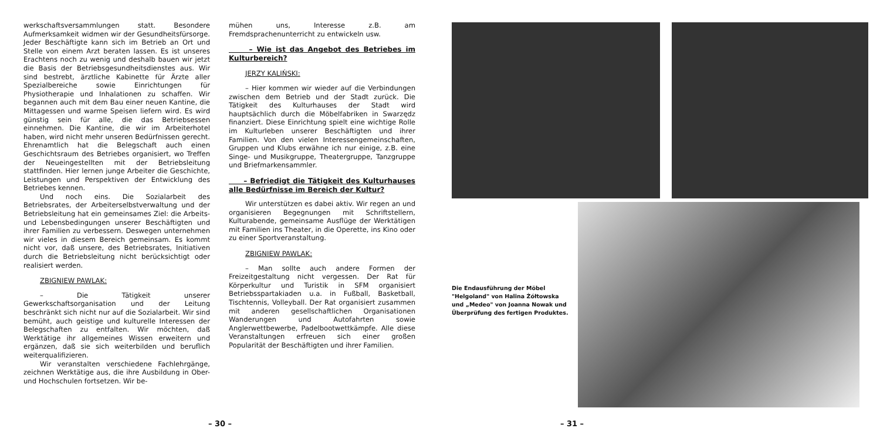werkschaftsversammlungen statt. Besondere Aufmerksamkeit widmen wir der Gesundheitsfürsorge. Jeder Beschäftigte kann sich im Betrieb an Ort und Stelle von einem Arzt beraten lassen. Es ist unseres Erachtens noch zu wenig und deshalb bauen wir jetzt die Basis der Betriebsgesundheitsdienstes aus. Wir sind bestrebt, ärztliche Kabinette für Ärzte aller Spezialbereiche sowie Einrichtungen für Physiotherapie und Inhalationen zu schaffen. Wir begannen auch mit dem Bau einer neuen Kantine, die Mittagessen und warme Speisen liefern wird. Es wird günstig sein für alle, die das Betriebsessen einnehmen. Die Kantine, die wir im Arbeiterhotel haben, wird nicht mehr unseren Bedürfnissen gerecht. Ehrenamtlich hat die Belegschaft auch einen Geschichtsraum des Betriebes organisiert, wo Treffen der Neueingestellten mit der Betriebsleitung stattfinden. Hier lernen junge Arbeiter die Geschichte, Leistungen und Perspektiven der Entwicklung des Betriebes kennen.
Und noch eins. Die Sozialarbeit des Betriebsrates, der Arbeiterselbstverwaltung und der Betriebsleitung hat ein gemeinsames Ziel: die Arbeits- und Lebensbedingungen unserer Beschäftigten und ihrer Familien zu verbessern. Deswegen unternehmen wir vieles in diesem Bereich gemeinsam. Es kommt nicht vor, daß unsere, des Betriebsrates, Initiativen durch die Betriebsleitung nicht berücksichtigt oder realisiert werden.
ZBIGNIEW PAWLAK:
– Die Tätigkeit unserer Gewerkschaftsorganisation und der Leitung beschränkt sich nicht nur auf die Sozialarbeit. Wir sind bemüht, auch geistige und kulturelle Interessen der Belegschaften zu entfalten. Wir möchten, daß Werktätige ihr allgemeines Wissen erweitern und ergänzen, daß sie sich weiterbilden und beruflich weiterqualifizieren.
Wir veranstalten verschiedene Fachlehrgänge, zeichnen Werktätige aus, die ihre Ausbildung in Ober- und Hochschulen fortsetzen. Wir be-
mühen uns, Interesse z.B. am Fremdsprachenunterricht zu entwickeln usw.
– Wie ist das Angebot des Betriebes im Kulturbereich?
JERZY KALIŃSKI:
– Hier kommen wir wieder auf die Verbindungen zwischen dem Betrieb und der Stadt zurück. Die Tätigkeit des Kulturhauses der Stadt wird hauptsächlich durch die Möbelfabriken in Swarzędz finanziert. Diese Einrichtung spielt eine wichtige Rolle im Kulturleben unserer Beschäftigten und ihrer Familien. Von den vielen Interessengemeinschaften, Gruppen und Klubs erwähne ich nur einige, z.B. eine Singe- und Musikgruppe, Theatergruppe, Tanzgruppe und Briefmarkensammler.
– Befriedigt die Tätigkeit des Kulturhauses alle Bedürfnisse im Bereich der Kultur?
Wir unterstützen es dabei aktiv. Wir regen an und organisieren Begegnungen mit Schriftstellern, Kulturabende, gemeinsame Ausflüge der Werktätigen mit Familien ins Theater, in die Operette, ins Kino oder zu einer Sportveranstaltung.
ZBIGNIEW PAWLAK:
– Man sollte auch andere Formen der Freizeitgestaltung nicht vergessen. Der Rat für Körperkultur und Turistik in SFM organisiert Betriebsspartakiaden u.a. in Fußball, Basketball, Tischtennis, Volleyball. Der Rat organisiert zusammen mit anderen gesellschaftlichen Organisationen Wanderungen und Autofahrten sowie Anglerwettbewerbe, Padelbootwettkämpfe. Alle diese Veranstaltungen erfreuen sich einer großen Popularität der Beschäftigten und ihrer Familien.
– 30 –
Die Endausführung der Möbel "Helgoland" von Halina Żółtowska und „Medeo" von Joanna Nowak und Überprüfung des fertigen Produktes.
– 31 –